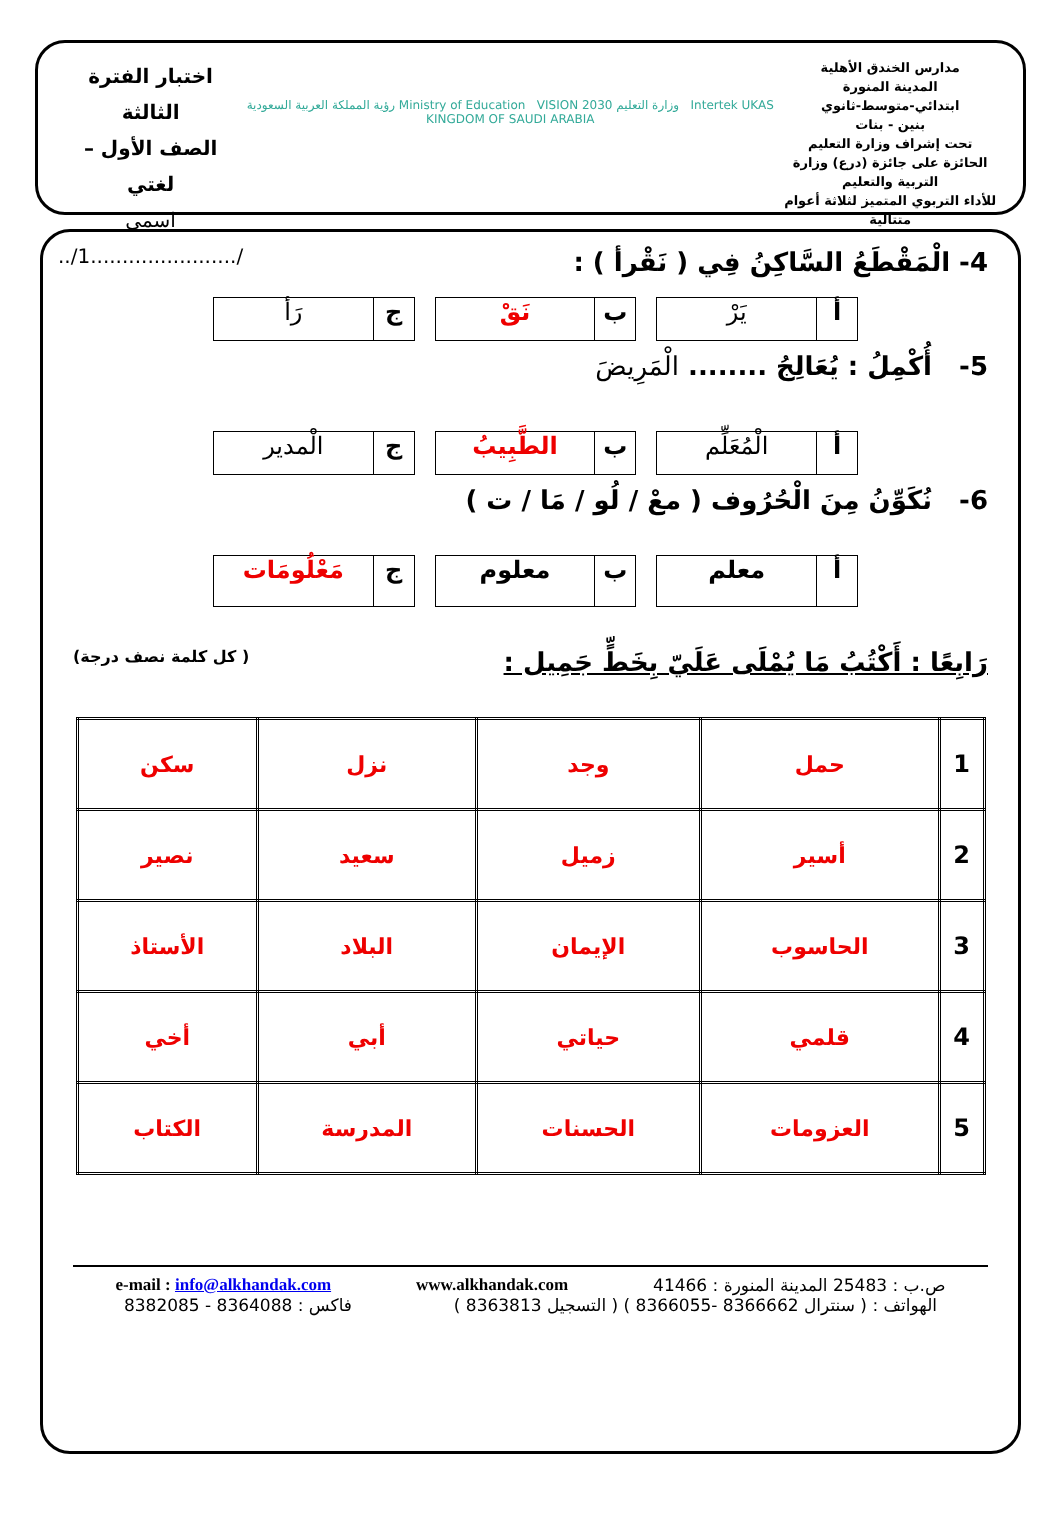مدارس الخندق الأهلية
المدينة المنورة
ابتدائي-متوسط-ثانوي
بنين - بنات
تحت إشراف وزارة التعليم
الحائزة على جائزة (درع) وزارة التربية والتعليم
للأداء التربوي المتميز لثلاثة أعوام متتالية
Intertek UKAS وزارة التعليم Ministry of Education VISION 2030 رؤية المملكة العربية السعودية KINGDOM OF SAUDI ARABIA
اختبار الفترة الثالثة
الصف الأول – لغتي
اسمي /.......................1/..
4- الْمَقْطَعُ السَّاكِنُ فِي ( نَقْرأ ) :
أ يَرْ ب نَقْ ج رَأ
5- أُكْمِلُ : يُعَالِجُ ........ الْمَرِيضَ
أ الْمُعَلِّم ب الطَّبِيبُ ج الْمدير
6- نُكَوِّنُ مِنَ الْحُرُوف ( معْ / لُو / مَا / ت )
أ معلم ب معلوم ج مَعْلُومَات
رَابِعًا : أَكْتُبُ مَا يُمْلَى عَلَيّ بِخَطٍّ جَمِيل : ( كل كلمة نصف درجة)
| 1 | حمل | وجد | نزل | سكن |
| 2 | أسير | زميل | سعيد | نصير |
| 3 | الحاسوب | الإيمان | البلاد | الأستاذ |
| 4 | قلمي | حياتي | أبي | أخي |
| 5 | العزومات | الحسنات | المدرسة | الكتاب |
ص.ب : 25483 المدينة المنورة : 41466 www.alkhandak.com e-mail : info@alkhandak.com
الهواتف : ( سنترال 8366662 -8366055 ) ( التسجيل 8363813 ) فاكس : 8364088 - 8382085